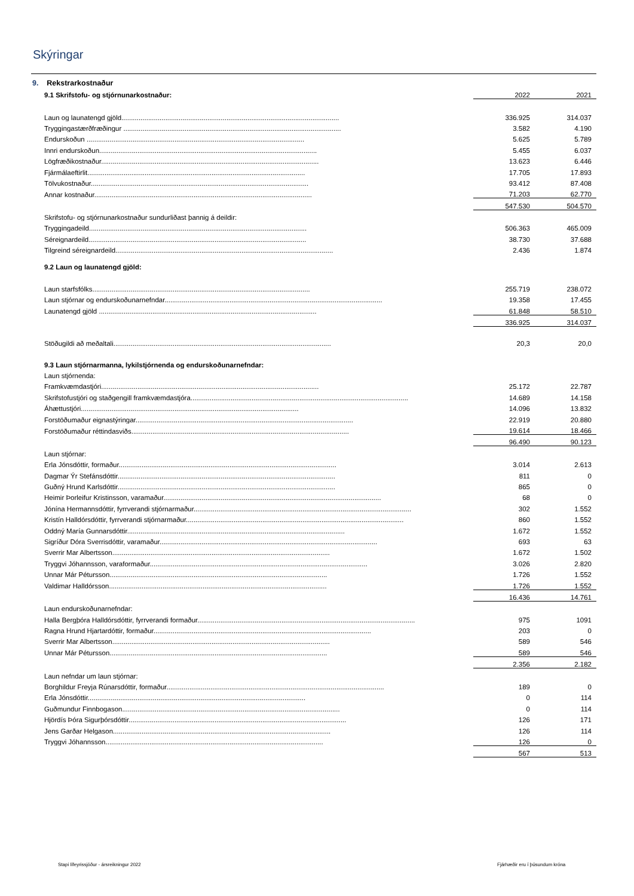Skýringar
| 9. Rekstrarkostnaður | | |
| 9.1 Skrifstofu- og stjórnunarkostnaður: | 2022 | 2021 |
| Laun og launatengd gjöld.................................................................................................................. | 336.925 | 314.037 |
| Tryggingastærðfræðingur .................................................................................................................. | 3.582 | 4.190 |
| Endurskoðun .................................................................................................................. | 5.625 | 5.789 |
| Innri endurskoðun.................................................................................................................. | 5.455 | 6.037 |
| Lögfræðikostnaður.................................................................................................................. | 13.623 | 6.446 |
| Fjármálaeftirlit.................................................................................................................. | 17.705 | 17.893 |
| Tölvukostnaður.................................................................................................................. | 93.412 | 87.408 |
| Annar kostnaður.................................................................................................................. | 71.203 | 62.770 |
| | 547.530 | 504.570 |
| Skrifstofu- og stjórnunarkostnaður sundurliðast þannig á deildir: | | |
| Tryggingadeild.................................................................................................................. | 506.363 | 465.009 |
| Séreignardeild.................................................................................................................. | 38.730 | 37.688 |
| Tilgreind séreignardeild.................................................................................................................. | 2.436 | 1.874 |
| 9.2 Laun og launatengd gjöld: | | |
| Laun starfsfólks.................................................................................................................. | 255.719 | 238.072 |
| Laun stjórnar og endurskoðunarnefndar.................................................................................................................. | 19.358 | 17.455 |
| Launatengd gjöld .................................................................................................................. | 61.848 | 58.510 |
| | 336.925 | 314.037 |
| Stöðugildi að meðaltali.................................................................................................................. | 20,3 | 20,0 |
| 9.3 Laun stjórnarmanna, lykilstjórnenda og endurskoðunarnefndar: | | |
| Laun stjórnenda: | | |
| Framkvæmdastjóri.................................................................................................................. | 25.172 | 22.787 |
| Skrifstofustjóri og staðgengill framkvæmdastjóra.................................................................................................................. | 14.689 | 14.158 |
| Áhættustjóri.................................................................................................................. | 14.096 | 13.832 |
| Forstöðumaður eignastýringar.................................................................................................................. | 22.919 | 20.880 |
| Forstöðumaður réttindasviðs.................................................................................................................. | 19.614 | 18.466 |
| | 96.490 | 90.123 |
| Laun stjórnar: | | |
| Erla Jónsdóttir, formaður.................................................................................................................. | 3.014 | 2.613 |
| Dagmar Ýr Stefánsdóttir.................................................................................................................. | 811 | 0 |
| Guðný Hrund Karlsdóttir.................................................................................................................. | 865 | 0 |
| Heimir Þorleifur Kristinsson, varamaður.................................................................................................................. | 68 | 0 |
| Jónína Hermannsdóttir, fyrrverandi stjórnarmaður.................................................................................................................. | 302 | 1.552 |
| Kristín Halldórsdóttir, fyrrverandi stjórnarmaður.................................................................................................................. | 860 | 1.552 |
| Oddný María Gunnarsdóttir.................................................................................................................. | 1.672 | 1.552 |
| Sigríður Dóra Sverrisdóttir, varamaður.................................................................................................................. | 693 | 63 |
| Sverrir Mar Albertsson.................................................................................................................. | 1.672 | 1.502 |
| Tryggvi Jóhannsson, varaformaður.................................................................................................................. | 3.026 | 2.820 |
| Unnar Már Pétursson.................................................................................................................. | 1.726 | 1.552 |
| Valdimar Halldórsson.................................................................................................................. | 1.726 | 1.552 |
| | 16.436 | 14.761 |
| Laun endurskoðunarnefndar: | | |
| Halla Bergþóra Halldórsdóttir, fyrrverandi formaður.................................................................................................................. | 975 | 1091 |
| Ragna Hrund Hjartardóttir, formaður.................................................................................................................. | 203 | 0 |
| Sverrir Mar Albertsson.................................................................................................................. | 589 | 546 |
| Unnar Már Pétursson.................................................................................................................. | 589 | 546 |
| | 2.356 | 2.182 |
| Laun nefndar um laun stjórnar: | | |
| Borghildur Freyja Rúnarsdóttir, formaður.................................................................................................................. | 189 | 0 |
| Erla Jónsdóttir.................................................................................................................. | 0 | 114 |
| Guðmundur Finnbogason.................................................................................................................. | 0 | 114 |
| Hjördís Þóra Sigurþórsdóttir.................................................................................................................. | 126 | 171 |
| Jens Garðar Helgason.................................................................................................................. | 126 | 114 |
| Tryggvi Jóhannsson.................................................................................................................. | 126 | 0 |
| | 567 | 513 |
Stapi lífeyrissjóður - ársreikningur 2022
Fjárhæðir eru í þúsundum króna